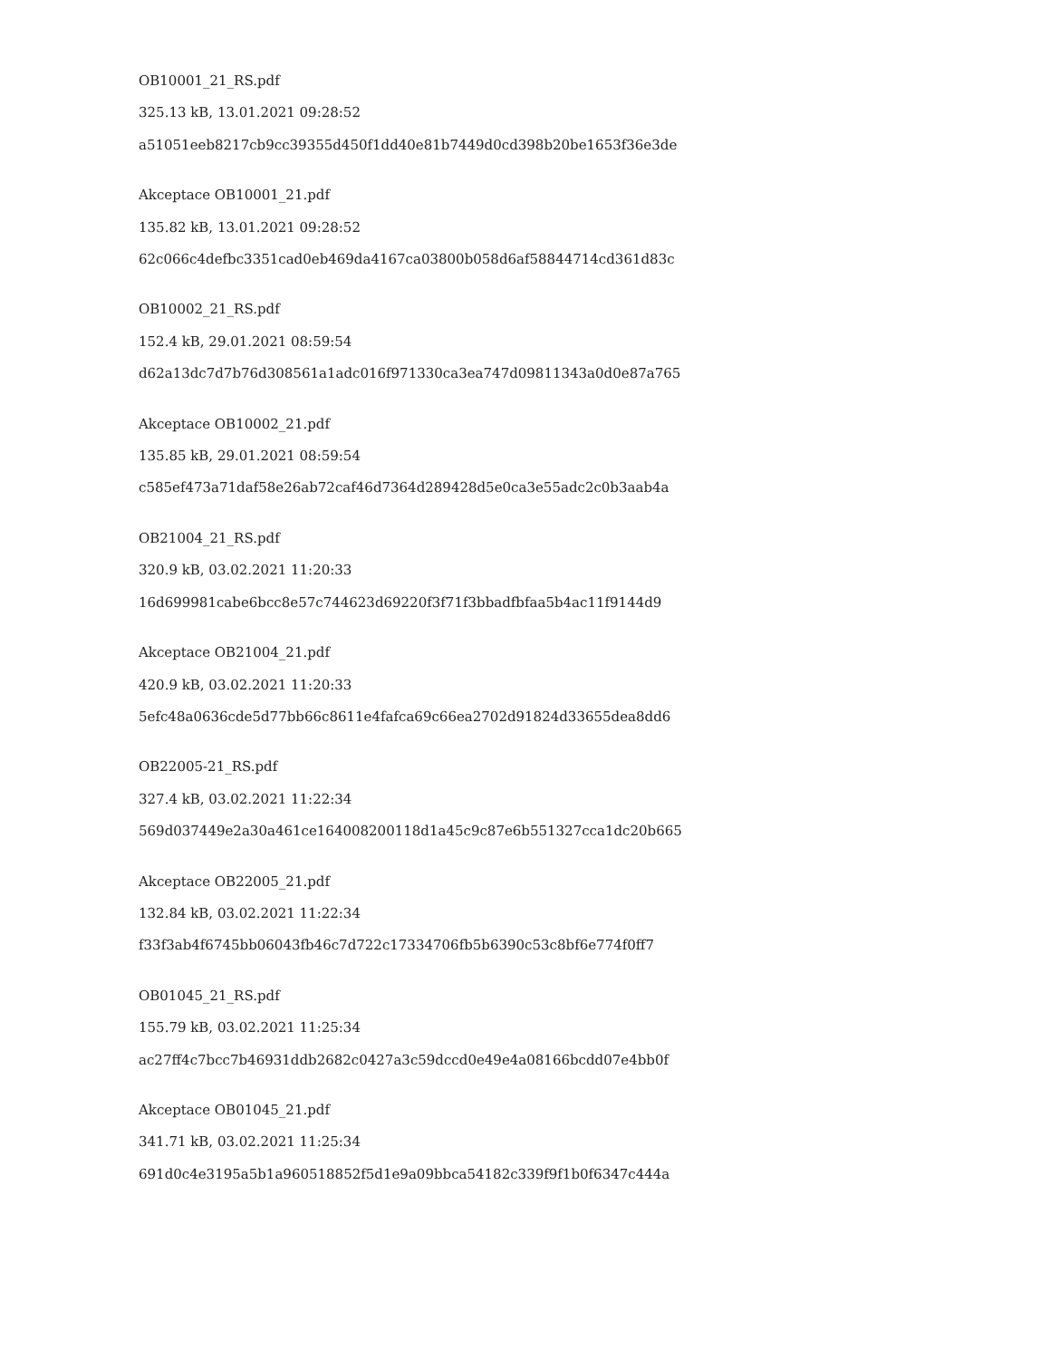OB10001_21_RS.pdf
325.13 kB, 13.01.2021 09:28:52
a51051eeb8217cb9cc39355d450f1dd40e81b7449d0cd398b20be1653f36e3de
Akceptace OB10001_21.pdf
135.82 kB, 13.01.2021 09:28:52
62c066c4defbc3351cad0eb469da4167ca03800b058d6af58844714cd361d83c
OB10002_21_RS.pdf
152.4 kB, 29.01.2021 08:59:54
d62a13dc7d7b76d308561a1adc016f971330ca3ea747d09811343a0d0e87a765
Akceptace OB10002_21.pdf
135.85 kB, 29.01.2021 08:59:54
c585ef473a71daf58e26ab72caf46d7364d289428d5e0ca3e55adc2c0b3aab4a
OB21004_21_RS.pdf
320.9 kB, 03.02.2021 11:20:33
16d699981cabe6bcc8e57c744623d69220f3f71f3bbadfbfaa5b4ac11f9144d9
Akceptace OB21004_21.pdf
420.9 kB, 03.02.2021 11:20:33
5efc48a0636cde5d77bb66c8611e4fafca69c66ea2702d91824d33655dea8dd6
OB22005-21_RS.pdf
327.4 kB, 03.02.2021 11:22:34
569d037449e2a30a461ce164008200118d1a45c9c87e6b551327cca1dc20b665
Akceptace OB22005_21.pdf
132.84 kB, 03.02.2021 11:22:34
f33f3ab4f6745bb06043fb46c7d722c17334706fb5b6390c53c8bf6e774f0ff7
OB01045_21_RS.pdf
155.79 kB, 03.02.2021 11:25:34
ac27ff4c7bcc7b46931ddb2682c0427a3c59dccd0e49e4a08166bcdd07e4bb0f
Akceptace OB01045_21.pdf
341.71 kB, 03.02.2021 11:25:34
691d0c4e3195a5b1a960518852f5d1e9a09bbca54182c339f9f1b0f6347c444a